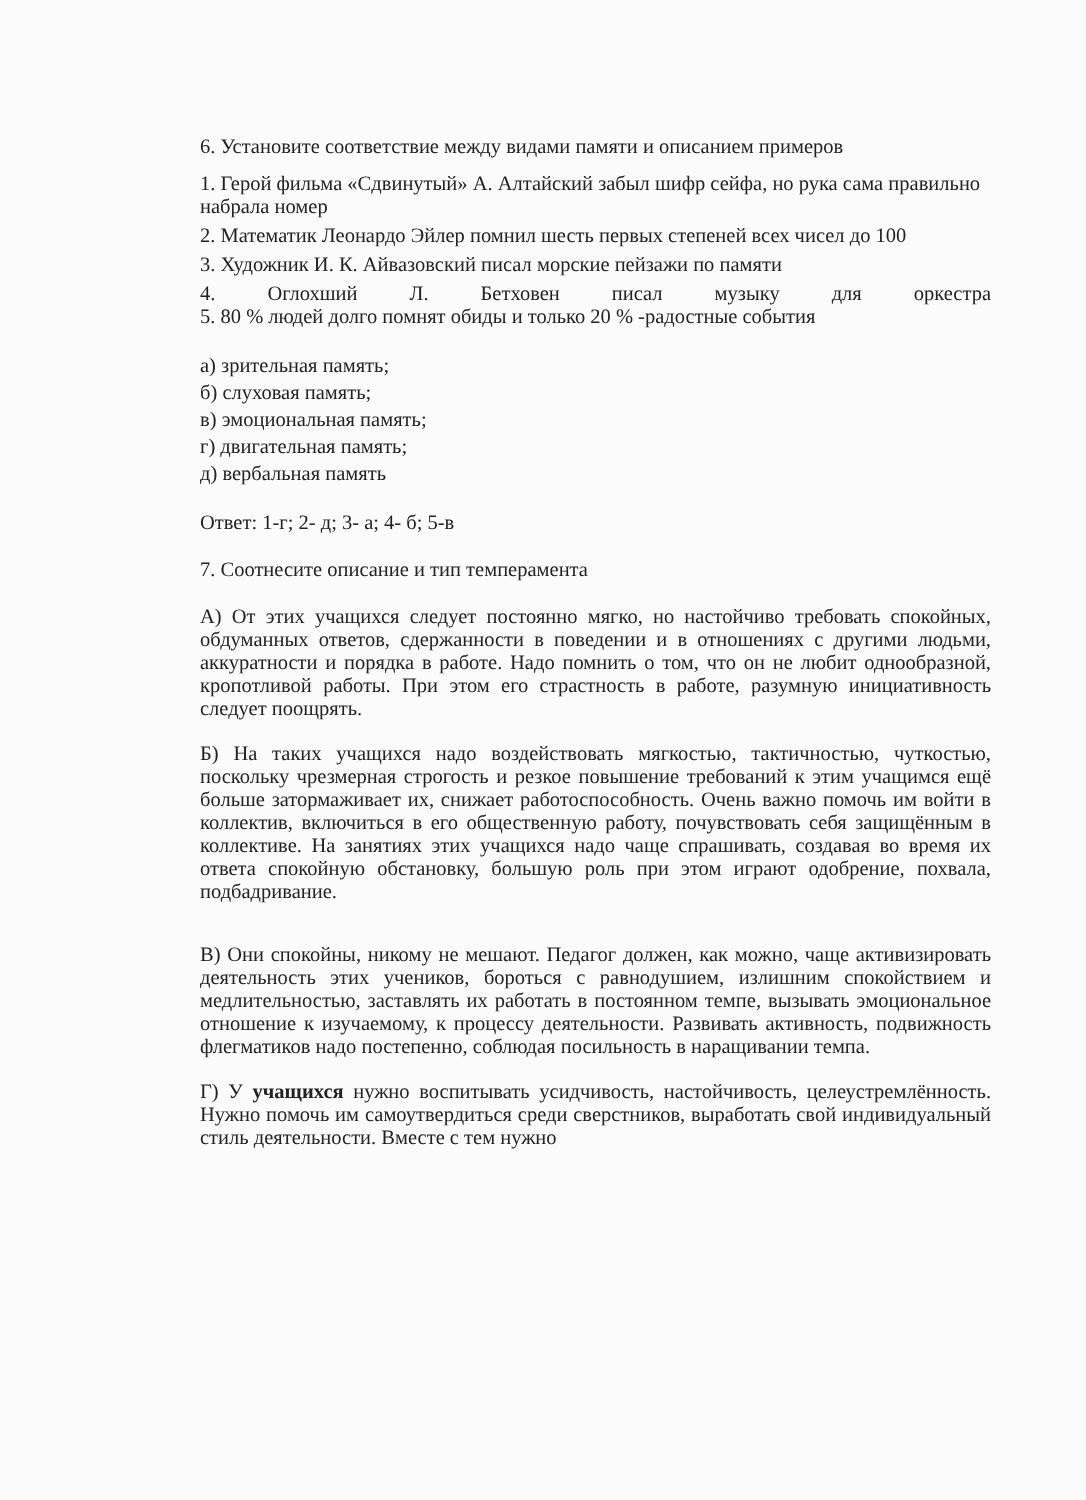6. Установите соответствие между видами памяти и описанием примеров
1. Герой фильма «Сдвинутый» А. Алтайский забыл шифр сейфа, но рука сама правильно набрала номер
2. Математик Леонардо Эйлер помнил шесть первых степеней всех чисел до 100
3. Художник И. К. Айвазовский писал морские пейзажи по памяти
4. Оглохший Л. Бетховен писал музыку для оркестра
5. 80 % людей долго помнят обиды и только 20 % -радостные события
а) зрительная память;
б) слуховая память;
в) эмоциональная память;
г) двигательная память;
д) вербальная память
Ответ: 1-г; 2- д; 3- а; 4- б; 5-в
7. Соотнесите описание и тип темперамента
А) От этих учащихся следует постоянно мягко, но настойчиво требовать спокойных, обдуманных ответов, сдержанности в поведении и в отношениях с другими людьми, аккуратности и порядка в работе. Надо помнить о том, что он не любит однообразной, кропотливой работы. При этом его страстность в работе, разумную инициативность следует поощрять.
Б) На таких учащихся надо воздействовать мягкостью, тактичностью, чуткостью, поскольку чрезмерная строгость и резкое повышение требований к этим учащимся ещё больше затормаживает их, снижает работоспособность. Очень важно помочь им войти в коллектив, включиться в его общественную работу, почувствовать себя защищённым в коллективе. На занятиях этих учащихся надо чаще спрашивать, создавая во время их ответа спокойную обстановку, большую роль при этом играют одобрение, похвала, подбадривание.
В) Они спокойны, никому не мешают. Педагог должен, как можно, чаще активизировать деятельность этих учеников, бороться с равнодушием, излишним спокойствием и медлительностью, заставлять их работать в постоянном темпе, вызывать эмоциональное отношение к изучаемому, к процессу деятельности. Развивать активность, подвижность флегматиков надо постепенно, соблюдая посильность в наращивании темпа.
Г) У учащихся нужно воспитывать усидчивость, настойчивость, целеустремлённость. Нужно помочь им самоутвердиться среди сверстников, выработать свой индивидуальный стиль деятельности. Вместе с тем нужно